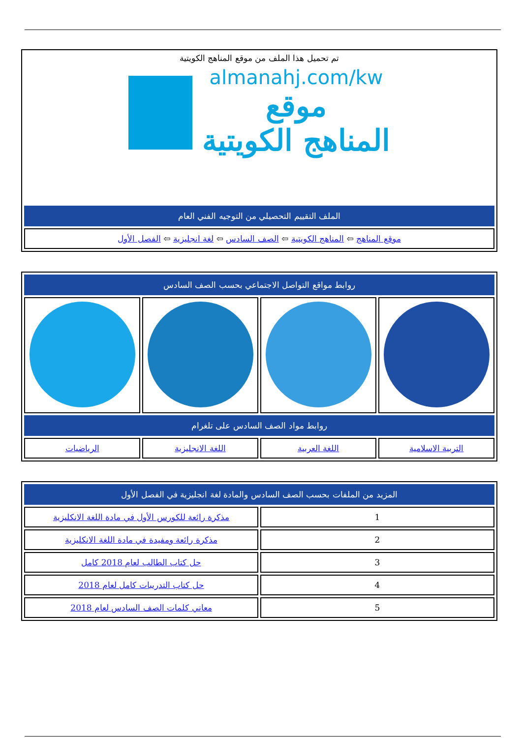تم تحميل هذا الملف من موقع المناهج الكويتية
almanahj.com/kw
موقع
المناهج الكويتية
| الملف التقييم التحصيلي من التوجيه الفني العام |
| --- |
| موقع المناهج ⇦ المناهج الكويتية ⇦ الصف السادس ⇦ لغة انجليزية ⇦ الفصل الأول |
| روابط مواقع التواصل الاجتماعي بحسب الصف السادس | | | |
| --- | --- | --- | --- |
| روابط مواد الصف السادس على تلغرام | | | |
| التربية الاسلامية | اللغة العربية | اللغة الانجليزية | الرياضيات |
| المزيد من الملفات بحسب الصف السادس والمادة لغة انجليزية في الفصل الأول | |
| --- | --- |
| 1 | مذكرة رائعة للكورس الأول في مادة اللغة الانكليزية |
| 2 | مذكرة رائعة ومفيدة في مادة اللغة الانكليزية |
| 3 | حل كتاب الطالب لعام 2018 كامل |
| 4 | حل كتاب التدريبات كامل لعام 2018 |
| 5 | معاني كلمات الصف السادس لعام 2018 |